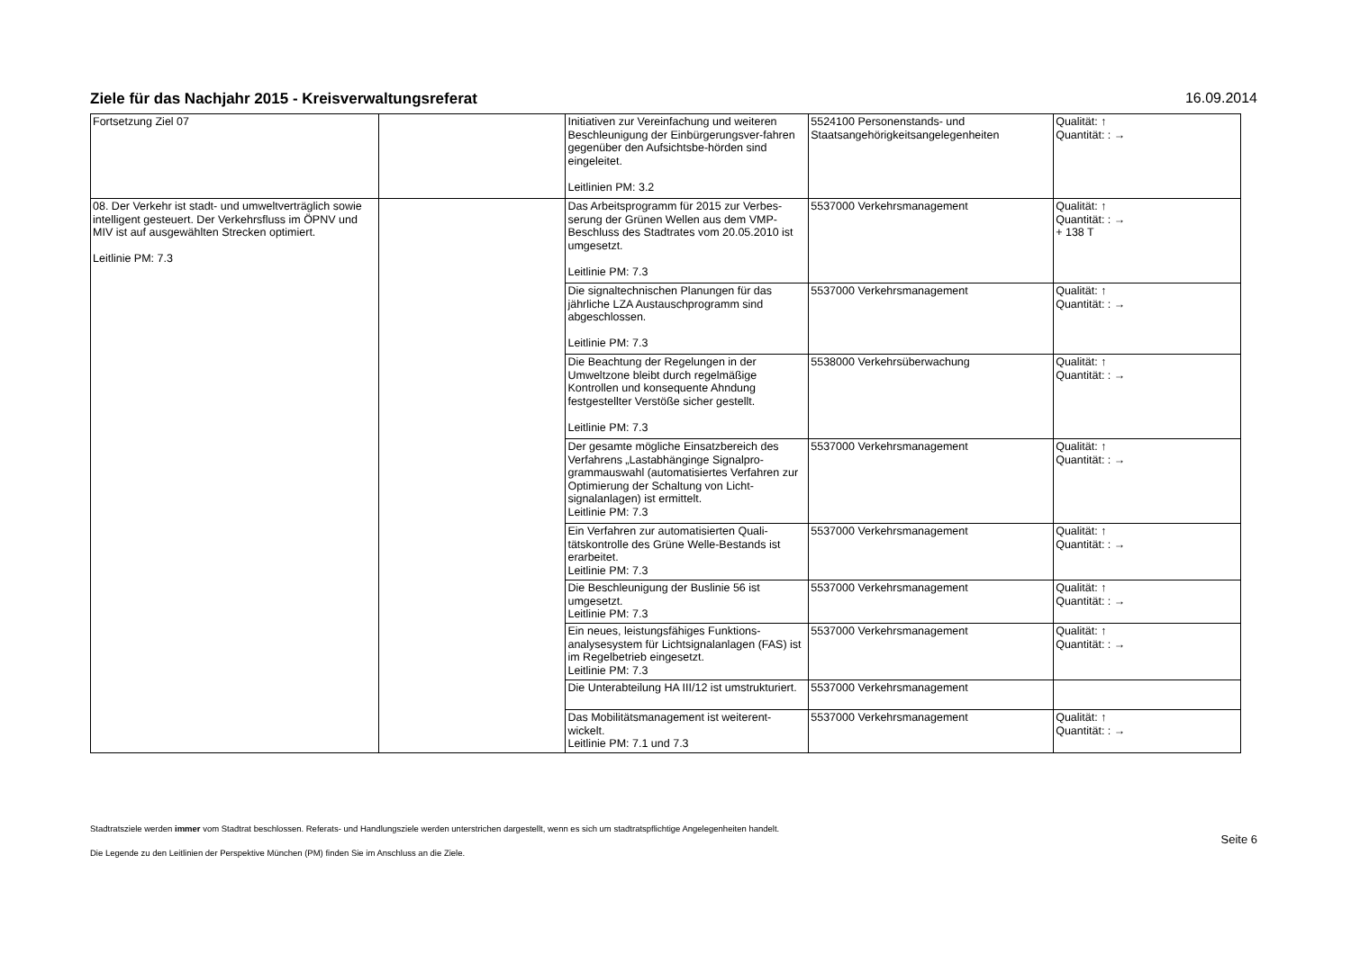Ziele für das Nachjahr 2015 - Kreisverwaltungsreferat 16.09.2014
| Fortsetzung Ziel 07 | | Initiativen zur Vereinfachung und weiteren Beschleunigung der Einbürgerungsver-fahren gegenüber den Aufsichtsbe-hörden sind eingeleitet. Leitlinien PM: 3.2 | 5524100 Personenstands- und Staatsangehörigkeitsangelegenheiten | Qualität: ↑ Quantität: : → |
| 08. Der Verkehr ist stadt- und umweltverträglich sowie intelligent gesteuert. Der Verkehrsfluss im ÖPNV und MIV ist auf ausgewählten Strecken optimiert. Leitlinie PM: 7.3 | | Das Arbeitsprogramm für 2015 zur Verbes-serung der Grünen Wellen aus dem VMP-Beschluss des Stadtrates vom 20.05.2010 ist umgesetzt. Leitlinie PM: 7.3 | 5537000 Verkehrsmanagement | Qualität: ↑ Quantität: : → + 138 T |
| | | Die signaltechnischen Planungen für das jährliche LZA Austauschprogramm sind abgeschlossen. Leitlinie PM: 7.3 | 5537000 Verkehrsmanagement | Qualität: ↑ Quantität: : → |
| | | Die Beachtung der Regelungen in der Umweltzone bleibt durch regelmäßige Kontrollen und konsequente Ahndung festgestellter Verstöße sicher gestellt. Leitlinie PM: 7.3 | 5538000 Verkehrsüberwachung | Qualität: ↑ Quantität: : → |
| | | Der gesamte mögliche Einsatzbereich des Verfahrens „Lastabhänginge Signalpro-grammauswahl (automatisiertes Verfahren zur Optimierung der Schaltung von Licht-signalanlagen) ist ermittelt. Leitlinie PM: 7.3 | 5537000 Verkehrsmanagement | Qualität: ↑ Quantität: : → |
| | | Ein Verfahren zur automatisierten Quali-tätskontrolle des Grüne Welle-Bestands ist erarbeitet. Leitlinie PM: 7.3 | 5537000 Verkehrsmanagement | Qualität: ↑ Quantität: : → |
| | | Die Beschleunigung der Buslinie 56 ist umgesetzt. Leitlinie PM: 7.3 | 5537000 Verkehrsmanagement | Qualität: ↑ Quantität: : → |
| | | Ein neues, leistungsfähiges Funktions-analysesystem für Lichtsignalanlagen (FAS) ist im Regelbetrieb eingesetzt. Leitlinie PM: 7.3 | 5537000 Verkehrsmanagement | Qualität: ↑ Quantität: : → |
| | | Die Unterabteilung HA III/12 ist umstrukturiert. | 5537000 Verkehrsmanagement | |
| | | Das Mobilitätsmanagement ist weiterent-wickelt. Leitlinie PM: 7.1 und 7.3 | 5537000 Verkehrsmanagement | Qualität: ↑ Quantität: : → |
Stadtratsziele werden immer vom Stadtrat beschlossen. Referats- und Handlungsziele werden unterstrichen dargestellt, wenn es sich um stadtratspflichtige Angelegenheiten handelt.
Die Legende zu den Leitlinien der Perspektive München (PM) finden Sie im Anschluss an die Ziele.
Seite 6